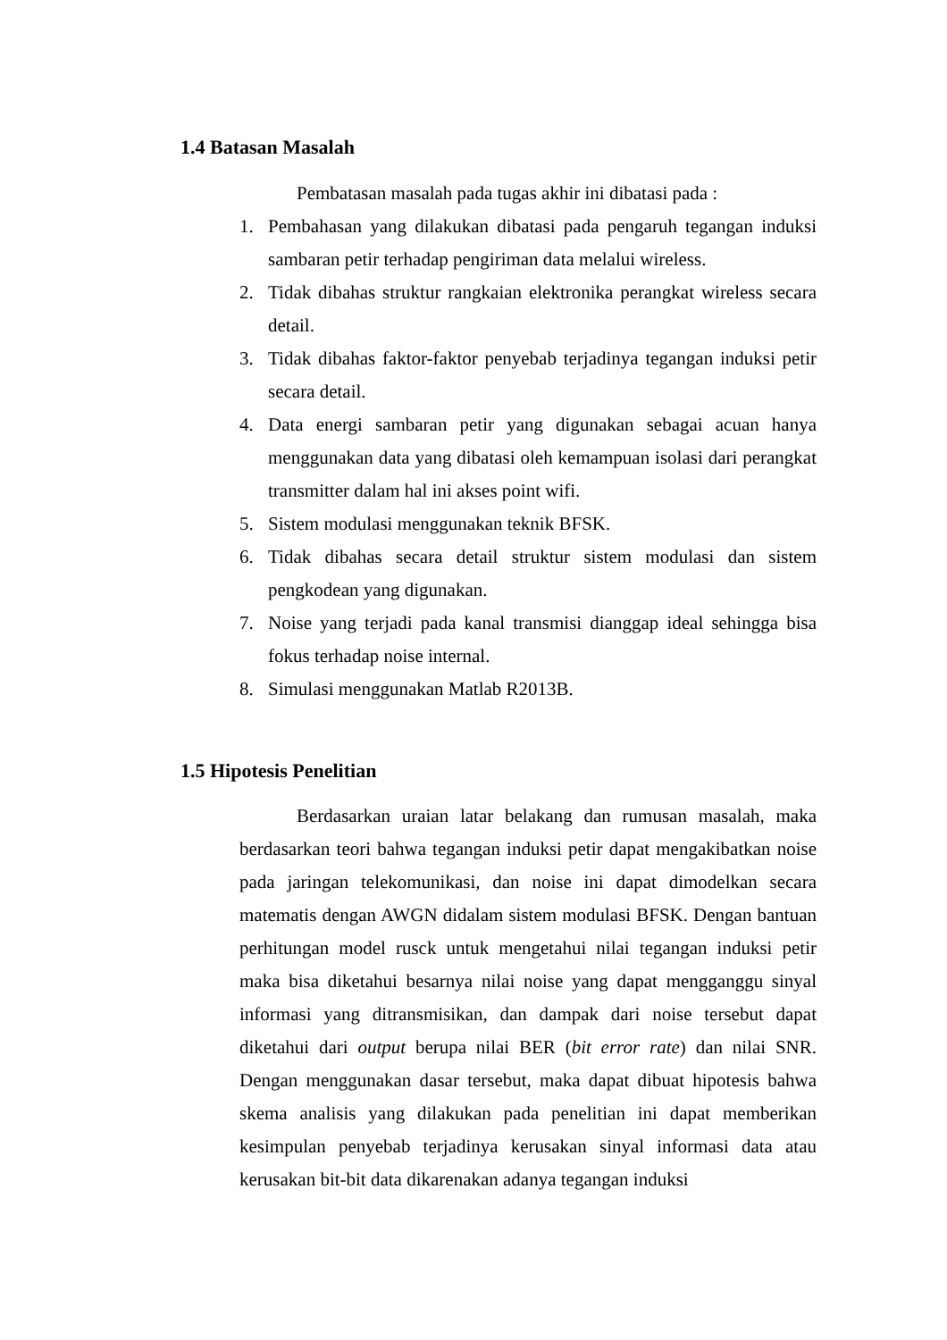1.4 Batasan Masalah
Pembatasan masalah pada tugas akhir ini dibatasi pada :
1. Pembahasan yang dilakukan dibatasi pada pengaruh tegangan induksi sambaran petir terhadap pengiriman data melalui wireless.
2. Tidak dibahas struktur rangkaian elektronika perangkat wireless secara detail.
3. Tidak dibahas faktor-faktor penyebab terjadinya tegangan induksi petir secara detail.
4. Data energi sambaran petir yang digunakan sebagai acuan hanya menggunakan data yang dibatasi oleh kemampuan isolasi dari perangkat transmitter dalam hal ini akses point wifi.
5. Sistem modulasi menggunakan teknik BFSK.
6. Tidak dibahas secara detail struktur sistem modulasi dan sistem pengkodean yang digunakan.
7. Noise yang terjadi pada kanal transmisi dianggap ideal sehingga bisa fokus terhadap noise internal.
8. Simulasi menggunakan Matlab R2013B.
1.5 Hipotesis Penelitian
Berdasarkan uraian latar belakang dan rumusan masalah, maka berdasarkan teori bahwa tegangan induksi petir dapat mengakibatkan noise pada jaringan telekomunikasi, dan noise ini dapat dimodelkan secara matematis dengan AWGN didalam sistem modulasi BFSK. Dengan bantuan perhitungan model rusck untuk mengetahui nilai tegangan induksi petir maka bisa diketahui besarnya nilai noise yang dapat mengganggu sinyal informasi yang ditransmisikan, dan dampak dari noise tersebut dapat diketahui dari output berupa nilai BER (bit error rate) dan nilai SNR. Dengan menggunakan dasar tersebut, maka dapat dibuat hipotesis bahwa skema analisis yang dilakukan pada penelitian ini dapat memberikan kesimpulan penyebab terjadinya kerusakan sinyal informasi data atau kerusakan bit-bit data dikarenakan adanya tegangan induksi